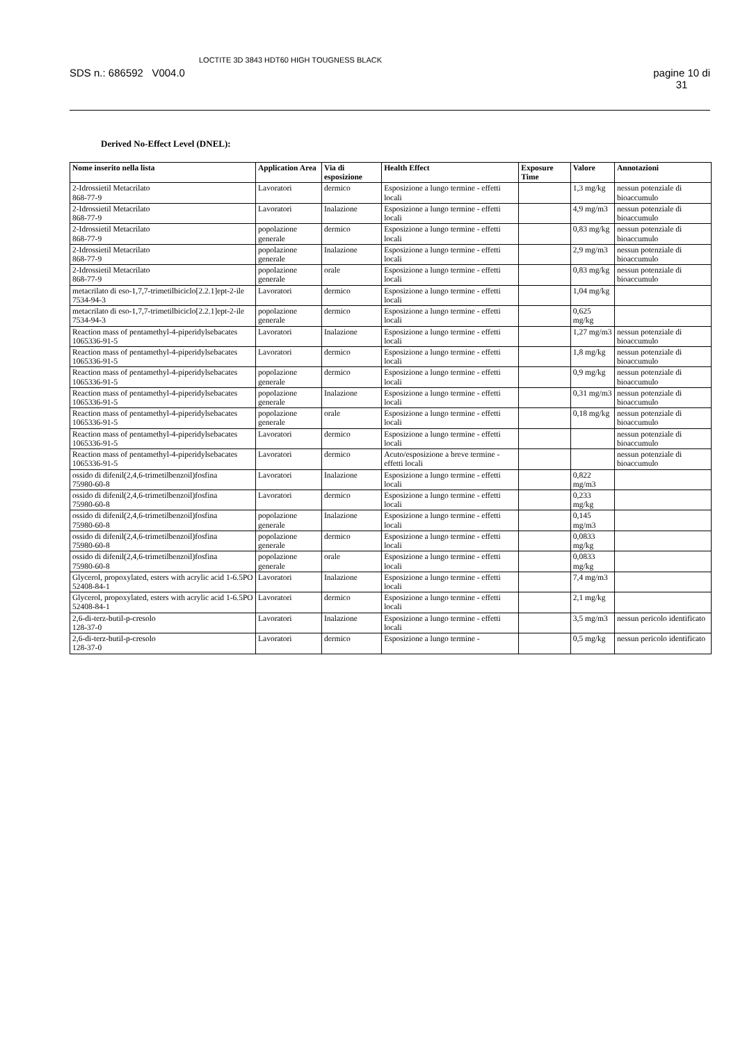SDS n.: 686592 V004.0
LOCTITE 3D 3843 HDT60 HIGH TOUGNESS BLACK
pagine 10 di
31
Derived No-Effect Level (DNEL):
| Nome inserito nella lista | Application Area | Via di esposizione | Health Effect | Exposure Time | Valore | Annotazioni |
| --- | --- | --- | --- | --- | --- | --- |
| 2-Idrossietil Metacrilato 868-77-9 | Lavoratori | dermico | Esposizione a lungo termine - effetti locali | | 1,3 mg/kg | nessun potenziale di bioaccumulo |
| 2-Idrossietil Metacrilato 868-77-9 | Lavoratori | Inalazione | Esposizione a lungo termine - effetti locali | | 4,9 mg/m3 | nessun potenziale di bioaccumulo |
| 2-Idrossietil Metacrilato 868-77-9 | popolazione generale | dermico | Esposizione a lungo termine - effetti locali | | 0,83 mg/kg | nessun potenziale di bioaccumulo |
| 2-Idrossietil Metacrilato 868-77-9 | popolazione generale | Inalazione | Esposizione a lungo termine - effetti locali | | 2,9 mg/m3 | nessun potenziale di bioaccumulo |
| 2-Idrossietil Metacrilato 868-77-9 | popolazione generale | orale | Esposizione a lungo termine - effetti locali | | 0,83 mg/kg | nessun potenziale di bioaccumulo |
| metacrilato di eso-1,7,7-trimetilbiciclo[2.2.1]ept-2-ile 7534-94-3 | Lavoratori | dermico | Esposizione a lungo termine - effetti locali | | 1,04 mg/kg | |
| metacrilato di eso-1,7,7-trimetilbiciclo[2.2.1]ept-2-ile 7534-94-3 | popolazione generale | dermico | Esposizione a lungo termine - effetti locali | | 0,625 mg/kg | |
| Reaction mass of pentamethyl-4-piperidylsebacates 1065336-91-5 | Lavoratori | Inalazione | Esposizione a lungo termine - effetti locali | | 1,27 mg/m3 | nessun potenziale di bioaccumulo |
| Reaction mass of pentamethyl-4-piperidylsebacates 1065336-91-5 | Lavoratori | dermico | Esposizione a lungo termine - effetti locali | | 1,8 mg/kg | nessun potenziale di bioaccumulo |
| Reaction mass of pentamethyl-4-piperidylsebacates 1065336-91-5 | popolazione generale | dermico | Esposizione a lungo termine - effetti locali | | 0,9 mg/kg | nessun potenziale di bioaccumulo |
| Reaction mass of pentamethyl-4-piperidylsebacates 1065336-91-5 | popolazione generale | Inalazione | Esposizione a lungo termine - effetti locali | | 0,31 mg/m3 | nessun potenziale di bioaccumulo |
| Reaction mass of pentamethyl-4-piperidylsebacates 1065336-91-5 | popolazione generale | orale | Esposizione a lungo termine - effetti locali | | 0,18 mg/kg | nessun potenziale di bioaccumulo |
| Reaction mass of pentamethyl-4-piperidylsebacates 1065336-91-5 | Lavoratori | dermico | Esposizione a lungo termine - effetti locali | | | nessun potenziale di bioaccumulo |
| Reaction mass of pentamethyl-4-piperidylsebacates 1065336-91-5 | Lavoratori | dermico | Acuto/esposizione a breve termine - effetti locali | | | nessun potenziale di bioaccumulo |
| ossido di difenil(2,4,6-trimetilbenzoil)fosfina 75980-60-8 | Lavoratori | Inalazione | Esposizione a lungo termine - effetti locali | | 0,822 mg/m3 | |
| ossido di difenil(2,4,6-trimetilbenzoil)fosfina 75980-60-8 | Lavoratori | dermico | Esposizione a lungo termine - effetti locali | | 0,233 mg/kg | |
| ossido di difenil(2,4,6-trimetilbenzoil)fosfina 75980-60-8 | popolazione generale | Inalazione | Esposizione a lungo termine - effetti locali | | 0,145 mg/m3 | |
| ossido di difenil(2,4,6-trimetilbenzoil)fosfina 75980-60-8 | popolazione generale | dermico | Esposizione a lungo termine - effetti locali | | 0,0833 mg/kg | |
| ossido di difenil(2,4,6-trimetilbenzoil)fosfina 75980-60-8 | popolazione generale | orale | Esposizione a lungo termine - effetti locali | | 0,0833 mg/kg | |
| Glycerol, propoxylated, esters with acrylic acid 1-6.5PO 52408-84-1 | Lavoratori | Inalazione | Esposizione a lungo termine - effetti locali | | 7,4 mg/m3 | |
| Glycerol, propoxylated, esters with acrylic acid 1-6.5PO 52408-84-1 | Lavoratori | dermico | Esposizione a lungo termine - effetti locali | | 2,1 mg/kg | |
| 2,6-di-terz-butil-p-cresolo 128-37-0 | Lavoratori | Inalazione | Esposizione a lungo termine - effetti locali | | 3,5 mg/m3 | nessun pericolo identificato |
| 2,6-di-terz-butil-p-cresolo 128-37-0 | Lavoratori | dermico | Esposizione a lungo termine - | | 0,5 mg/kg | nessun pericolo identificato |